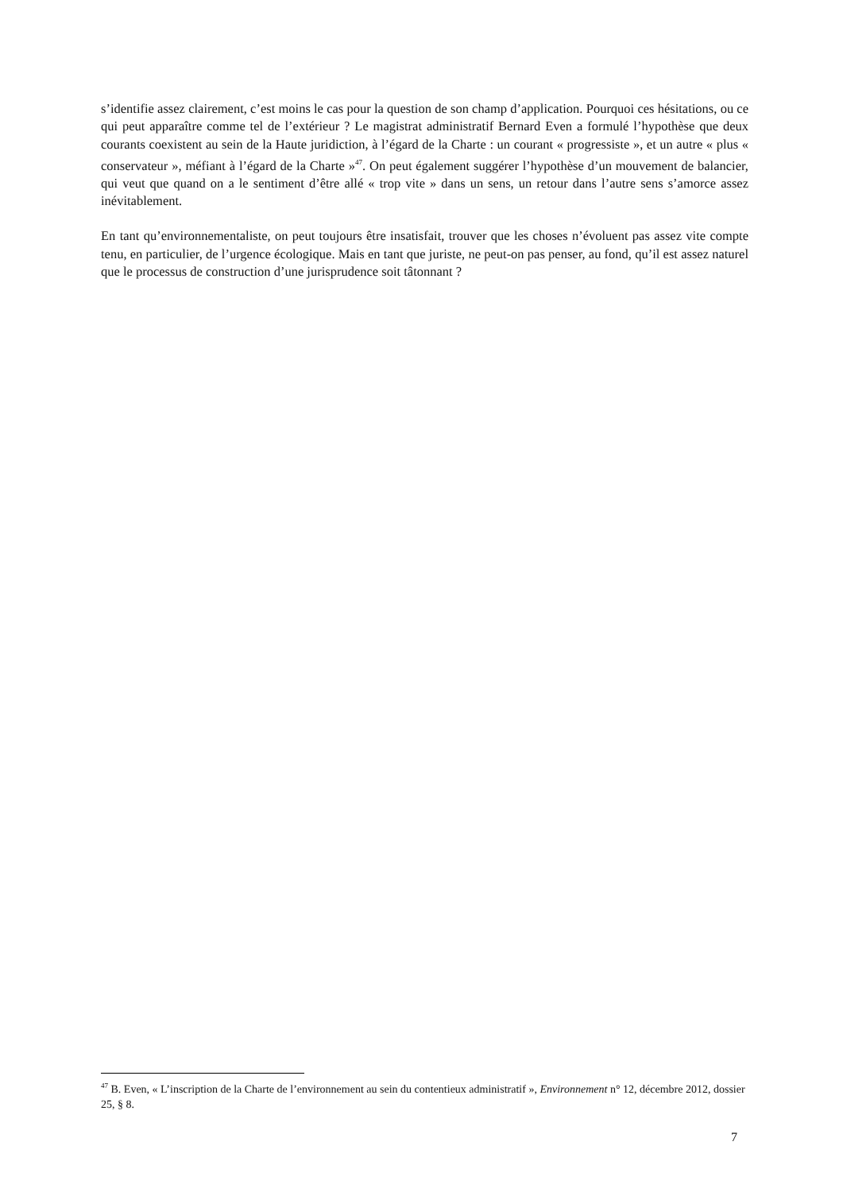s’identifie assez clairement, c’est moins le cas pour la question de son champ d’application. Pourquoi ces hésitations, ou ce qui peut apparaître comme tel de l’extérieur ? Le magistrat administratif Bernard Even a formulé l’hypothèse que deux courants coexistent au sein de la Haute juridiction, à l’égard de la Charte : un courant « progressiste », et un autre « plus « conservateur », méfiant à l’égard de la Charte »<sup>47</sup>. On peut également suggérer l’hypothèse d’un mouvement de balancier, qui veut que quand on a le sentiment d’être allé « trop vite » dans un sens, un retour dans l’autre sens s’amorce assez inévitablement.
En tant qu’environnementaliste, on peut toujours être insatisfait, trouver que les choses n’évoluent pas assez vite compte tenu, en particulier, de l’urgence écologique. Mais en tant que juriste, ne peut-on pas penser, au fond, qu’il est assez naturel que le processus de construction d’une jurisprudence soit tâtonnant ?
<sup>47</sup> B. Even, « L’inscription de la Charte de l’environnement au sein du contentieux administratif », Environnement n° 12, décembre 2012, dossier 25, § 8.
7